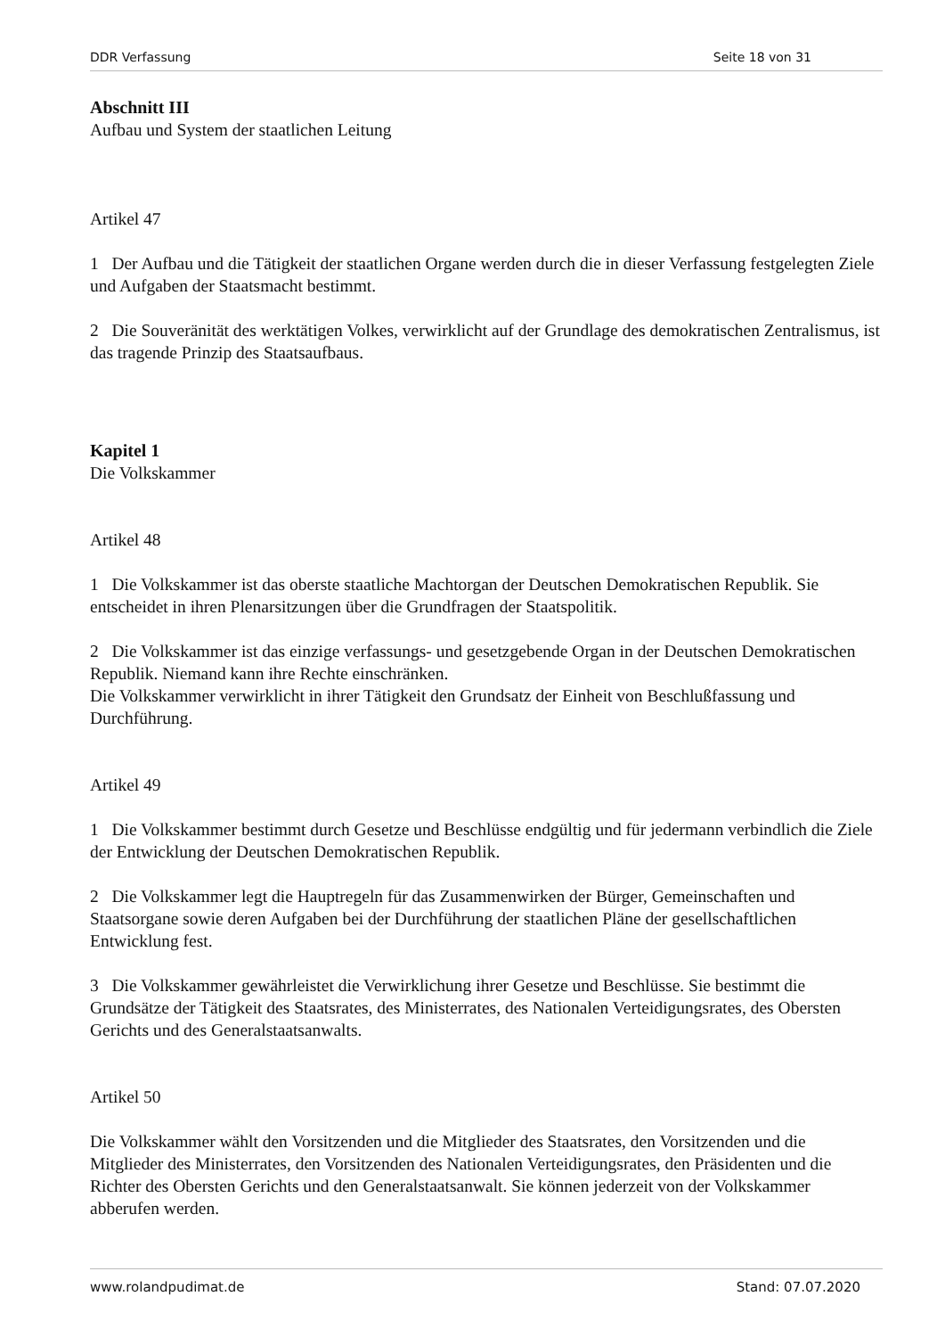DDR Verfassung Seite 18 von 31
Abschnitt III
Aufbau und System der staatlichen Leitung
Artikel 47
1 Der Aufbau und die Tätigkeit der staatlichen Organe werden durch die in dieser Verfassung festgelegten Ziele und Aufgaben der Staatsmacht bestimmt.
2 Die Souveränität des werktätigen Volkes, verwirklicht auf der Grundlage des demokratischen Zentralismus, ist das tragende Prinzip des Staatsaufbaus.
Kapitel 1
Die Volkskammer
Artikel 48
1 Die Volkskammer ist das oberste staatliche Machtorgan der Deutschen Demokratischen Republik. Sie entscheidet in ihren Plenarsitzungen über die Grundfragen der Staatspolitik.
2 Die Volkskammer ist das einzige verfassungs- und gesetzgebende Organ in der Deutschen Demokratischen Republik. Niemand kann ihre Rechte einschränken.
Die Volkskammer verwirklicht in ihrer Tätigkeit den Grundsatz der Einheit von Beschlußfassung und Durchführung.
Artikel 49
1 Die Volkskammer bestimmt durch Gesetze und Beschlüsse endgültig und für jedermann verbindlich die Ziele der Entwicklung der Deutschen Demokratischen Republik.
2 Die Volkskammer legt die Hauptregeln für das Zusammenwirken der Bürger, Gemeinschaften und Staatsorgane sowie deren Aufgaben bei der Durchführung der staatlichen Pläne der gesellschaftlichen Entwicklung fest.
3 Die Volkskammer gewährleistet die Verwirklichung ihrer Gesetze und Beschlüsse. Sie bestimmt die Grundsätze der Tätigkeit des Staatsrates, des Ministerrates, des Nationalen Verteidigungsrates, des Obersten Gerichts und des Generalstaatsanwalts.
Artikel 50
Die Volkskammer wählt den Vorsitzenden und die Mitglieder des Staatsrates, den Vorsitzenden und die Mitglieder des Ministerrates, den Vorsitzenden des Nationalen Verteidigungsrates, den Präsidenten und die Richter des Obersten Gerichts und den Generalstaatsanwalt. Sie können jederzeit von der Volkskammer abberufen werden.
www.rolandpudimat.de Stand: 07.07.2020